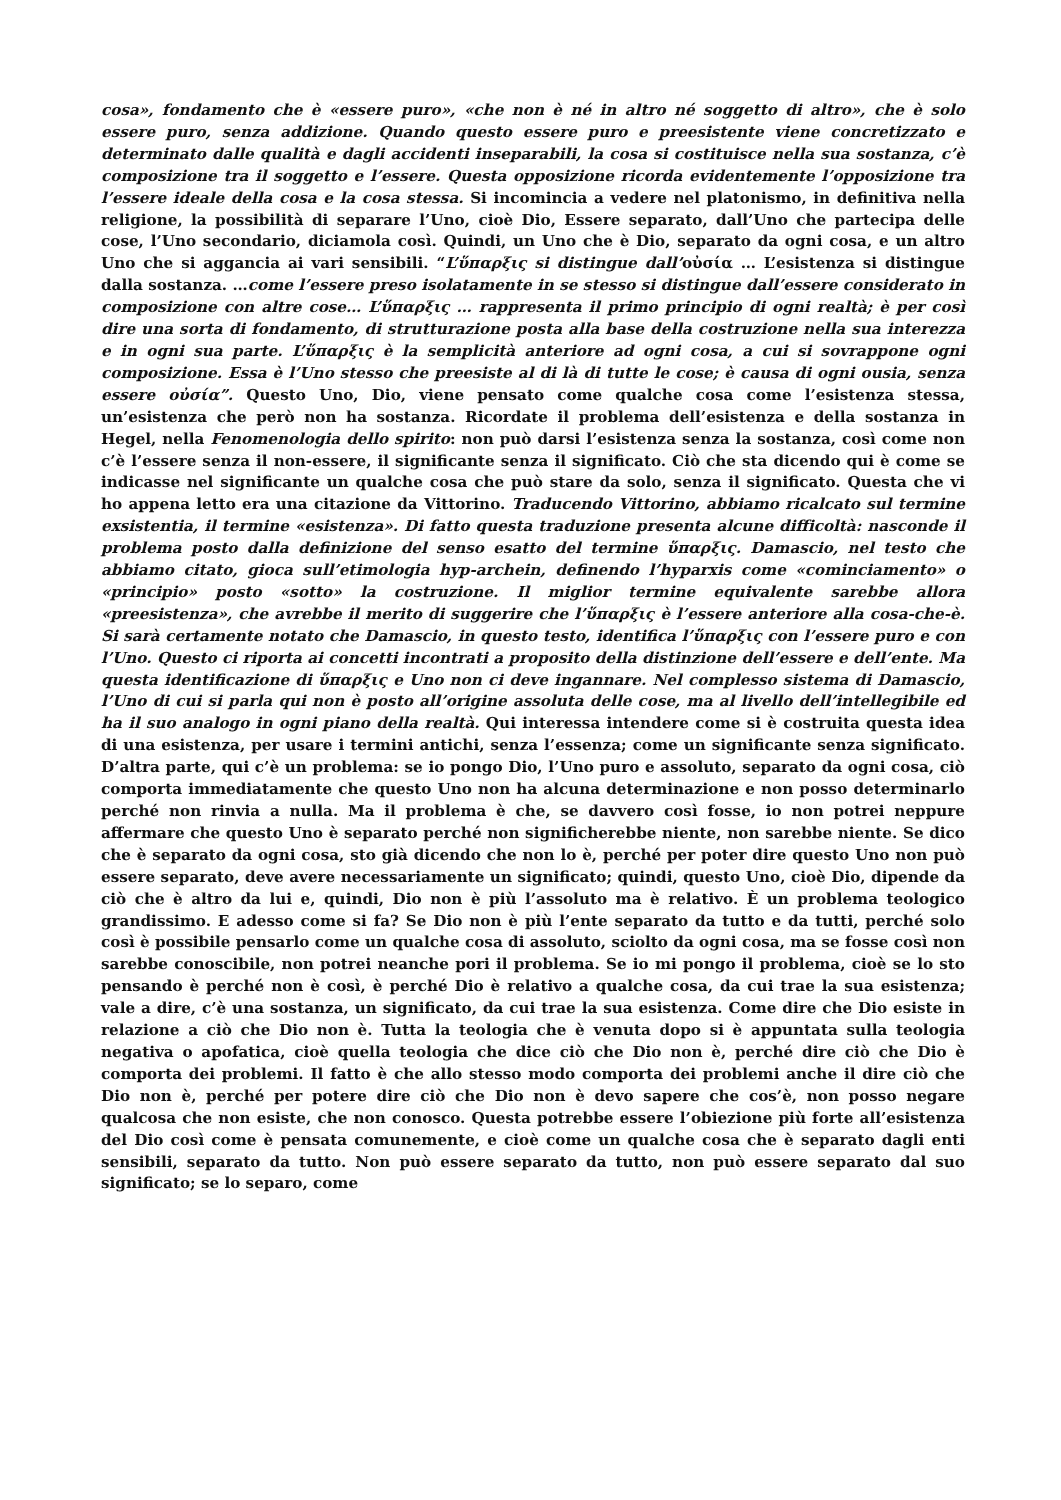cosa», fondamento che è «essere puro», «che non è né in altro né soggetto di altro», che è solo essere puro, senza addizione. Quando questo essere puro e preesistente viene concretizzato e determinato dalle qualità e dagli accidenti inseparabili, la cosa si costituisce nella sua sostanza, c’è composizione tra il soggetto e l’essere. Questa opposizione ricorda evidentemente l’opposizione tra l’essere ideale della cosa e la cosa stessa. Si incomincia a vedere nel platonismo, in definitiva nella religione, la possibilità di separare l’Uno, cioè Dio, Essere separato, dall’Uno che partecipa delle cose, l’Uno secondario, diciamola così. Quindi, un Uno che è Dio, separato da ogni cosa, e un altro Uno che si aggancia ai vari sensibili. “L’ὕπαρξις si distingue dall’οὐσία … L’esistenza si distingue dalla sostanza. …come l’essere preso isolatamente in se stesso si distingue dall’essere considerato in composizione con altre cose… L’ὕπαρξις … rappresenta il primo principio di ogni realtà; è per così dire una sorta di fondamento, di strutturazione posta alla base della costruzione nella sua interezza e in ogni sua parte. L’ὕπαρξις è la semplicità anteriore ad ogni cosa, a cui si sovrappone ogni composizione. Essa è l’Uno stesso che preesiste al di là di tutte le cose; è causa di ogni ousia, senza essere οὐσία”. Questo Uno, Dio, viene pensato come qualche cosa come l’esistenza stessa, un’esistenza che però non ha sostanza. Ricordate il problema dell’esistenza e della sostanza in Hegel, nella Fenomenologia dello spirito: non può darsi l’esistenza senza la sostanza, così come non c’è l’essere senza il non-essere, il significante senza il significato. Ciò che sta dicendo qui è come se indicasse nel significante un qualche cosa che può stare da solo, senza il significato. Questa che vi ho appena letto era una citazione da Vittorino. Traducendo Vittorino, abbiamo ricalcato sul termine exsistentia, il termine «esistenza». Di fatto questa traduzione presenta alcune difficoltà: nasconde il problema posto dalla definizione del senso esatto del termine ὕπαρξις. Damascio, nel testo che abbiamo citato, gioca sull’etimologia hyp-archein, definendo l’hyparxis come «cominciamento» o «principio» posto «sotto» la costruzione. Il miglior termine equivalente sarebbe allora «preesistenza», che avrebbe il merito di suggerire che l’ὕπαρξις è l’essere anteriore alla cosa-che-è. Si sarà certamente notato che Damascio, in questo testo, identifica l’ὕπαρξις con l’essere puro e con l’Uno. Questo ci riporta ai concetti incontrati a proposito della distinzione dell’essere e dell’ente. Ma questa identificazione di ὕπαρξις e Uno non ci deve ingannare. Nel complesso sistema di Damascio, l’Uno di cui si parla qui non è posto all’origine assoluta delle cose, ma al livello dell’intellegibile ed ha il suo analogo in ogni piano della realtà. Qui interessa intendere come si è costruita questa idea di una esistenza, per usare i termini antichi, senza l’essenza; come un significante senza significato. D’altra parte, qui c’è un problema: se io pongo Dio, l’Uno puro e assoluto, separato da ogni cosa, ciò comporta immediatamente che questo Uno non ha alcuna determinazione e non posso determinarlo perché non rinvia a nulla. Ma il problema è che, se davvero così fosse, io non potrei neppure affermare che questo Uno è separato perché non significherebbe niente, non sarebbe niente. Se dico che è separato da ogni cosa, sto già dicendo che non lo è, perché per poter dire questo Uno non può essere separato, deve avere necessariamente un significato; quindi, questo Uno, cioè Dio, dipende da ciò che è altro da lui e, quindi, Dio non è più l’assoluto ma è relativo. È un problema teologico grandissimo. E adesso come si fa? Se Dio non è più l’ente separato da tutto e da tutti, perché solo così è possibile pensarlo come un qualche cosa di assoluto, sciolto da ogni cosa, ma se fosse così non sarebbe conoscibile, non potrei neanche pori il problema. Se io mi pongo il problema, cioè se lo sto pensando è perché non è così, è perché Dio è relativo a qualche cosa, da cui trae la sua esistenza; vale a dire, c’è una sostanza, un significato, da cui trae la sua esistenza. Come dire che Dio esiste in relazione a ciò che Dio non è. Tutta la teologia che è venuta dopo si è appuntata sulla teologia negativa o apofatica, cioè quella teologia che dice ciò che Dio non è, perché dire ciò che Dio è comporta dei problemi. Il fatto è che allo stesso modo comporta dei problemi anche il dire ciò che Dio non è, perché per potere dire ciò che Dio non è devo sapere che cos’è, non posso negare qualcosa che non esiste, che non conosco. Questa potrebbe essere l’obiezione più forte all’esistenza del Dio così come è pensata comunemente, e cioè come un qualche cosa che è separato dagli enti sensibili, separato da tutto. Non può essere separato da tutto, non può essere separato dal suo significato; se lo separo, come